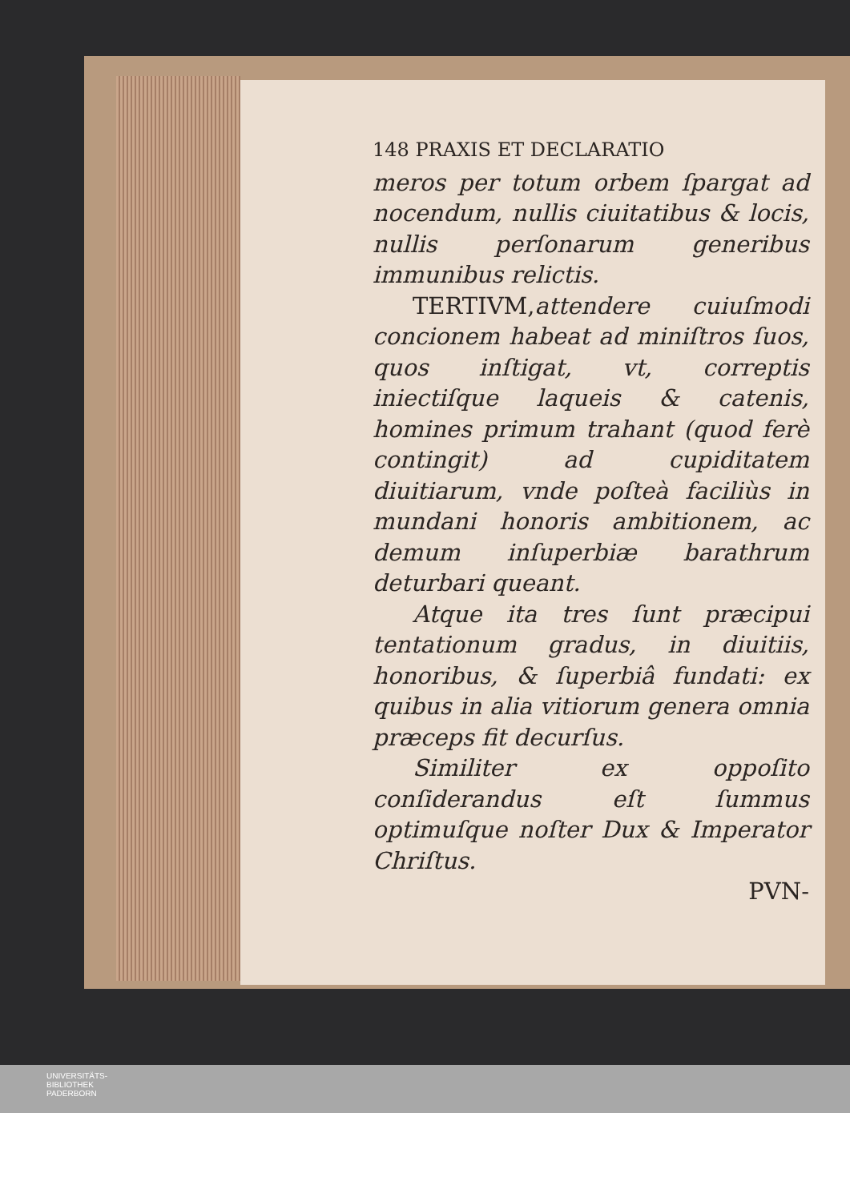148 PRAXIS ET DECLARATIO
meros per totum orbem ſpargat ad nocendum, nullis ciuitatibus & locis, nullis perſonarum generibus immunibus relictis.
TERTIVM, attendere cuiuſmodi concionem habeat ad miniſtros ſuos, quos inſtigat, vt, correptis iniectiſque laqueis & catenis, homines primum trahant (quod ferè contingit) ad cupiditatem diuitiarum, vnde poſteà faciliùs in mundani honoris ambitionem, ac demum inſuperbiæ barathrum deturbari queant.
Atque ita tres ſunt præcipui tentationum gradus, in diuitiis, honoribus, & ſuperbiâ fundati: ex quibus in alia vitiorum genera omnia præceps fit decurſus.
Similiter ex oppoſito conſiderandus eſt ſummus optimuſque noſter Dux & Imperator Chriſtus.
PVN-
UNIVERSITÄTS-
BIBLIOTHEK
PADERBORN